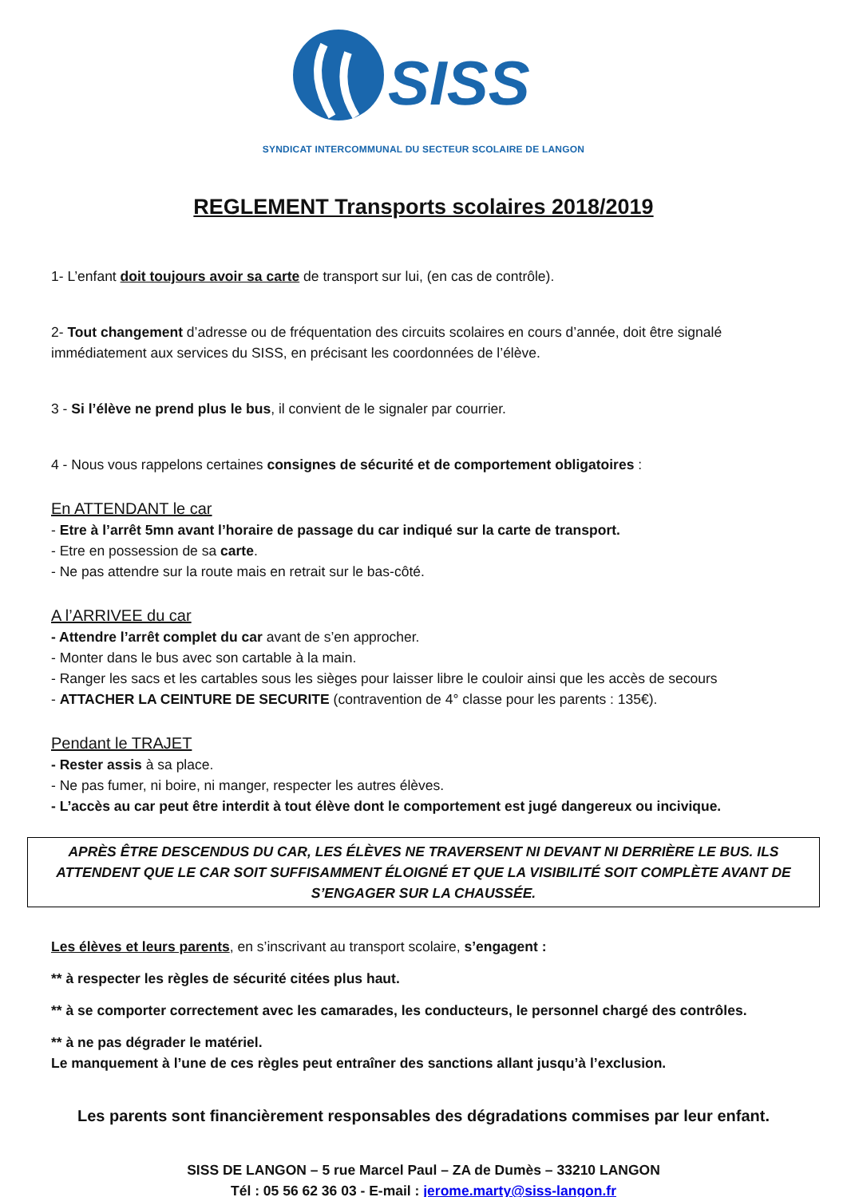SISS
SYNDICAT INTERCOMMUNAL DU SECTEUR SCOLAIRE DE LANGON
REGLEMENT Transports scolaires 2018/2019
1- L’enfant doit toujours avoir sa carte de transport sur lui, (en cas de contrôle).
2- Tout changement d’adresse ou de fréquentation des circuits scolaires en cours d’année, doit être signalé immédiatement aux services du SISS, en précisant les coordonnées de l’élève.
3 - Si l’élève ne prend plus le bus, il convient de le signaler par courrier.
4 - Nous vous rappelons certaines consignes de sécurité et de comportement obligatoires :
En ATTENDANT le car
- Etre à l’arrêt 5mn avant l’horaire de passage du car indiqué sur la carte de transport.
- Etre en possession de sa carte.
- Ne pas attendre sur la route mais en retrait sur le bas-côté.
A l’ARRIVEE du car
- Attendre l’arrêt complet du car avant de s’en approcher.
- Monter dans le bus avec son cartable à la main.
- Ranger les sacs et les cartables sous les sièges pour laisser libre le couloir ainsi que les accès de secours
- ATTACHER LA CEINTURE DE SECURITE (contravention de 4° classe pour les parents : 135€).
Pendant le TRAJET
- Rester assis à sa place.
- Ne pas fumer, ni boire, ni manger, respecter les autres élèves.
- L’accès au car peut être interdit à tout élève dont le comportement est jugé dangereux ou incivique.
APRÈS ÊTRE DESCENDUS DU CAR, LES ÉLÈVES NE TRAVERSENT NI DEVANT NI DERRIÈRE LE BUS. ILS ATTENDENT QUE LE CAR SOIT SUFFISAMMENT ÉLOIGNÉ ET QUE LA VISIBILITÉ SOIT COMPLÈTE AVANT DE S’ENGAGER SUR LA CHAUSSÉE.
Les élèves et leurs parents, en s’inscrivant au transport scolaire, s’engagent :
** à respecter les règles de sécurité citées plus haut.
** à se comporter correctement avec les camarades, les conducteurs, le personnel chargé des contrôles.
** à ne pas dégrader le matériel.
Le manquement à l’une de ces règles peut entraîner des sanctions allant jusqu’à l’exclusion.
Les parents sont financièrement responsables des dégradations commises par leur enfant.
SISS DE LANGON – 5 rue Marcel Paul – ZA de Dumès – 33210 LANGON
Tél : 05 56 62 36 03 - E-mail : jerome.marty@siss-langon.fr